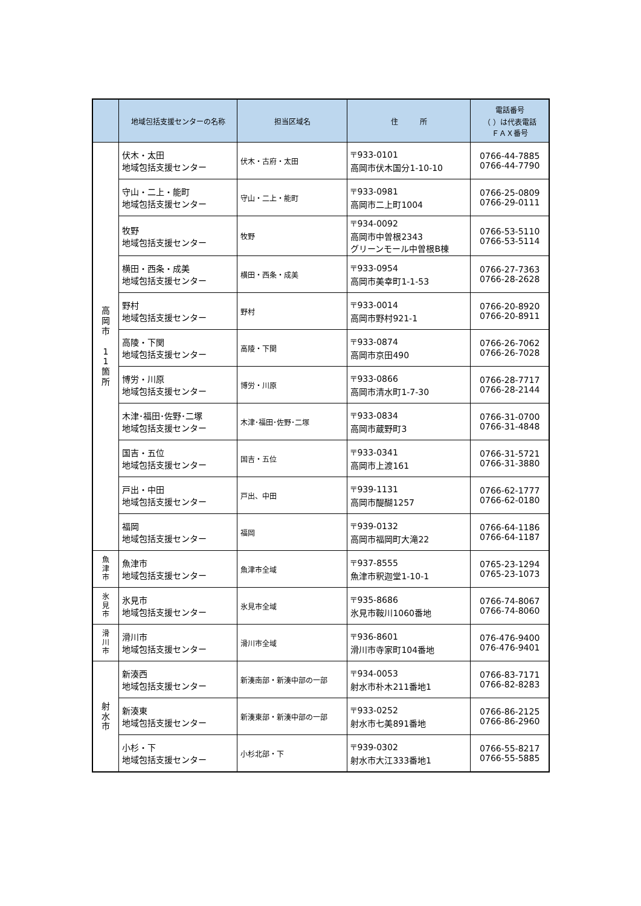| | 地域包括支援センターの名称 | 担当区域名 | 住 所 | 電話番号 （ ）は代表電話 ＦＡＸ番号 |
| --- | --- | --- | --- | --- |
| 高 岡 市 1 1 箇 所 | 伏木・太田 地域包括支援センター | 伏木・古府・太田 | 〒933-0101 高岡市伏木国分1-10-10 | 0766-44-7885 0766-44-7790 |
| | 守山・二上・能町 地域包括支援センター | 守山・二上・能町 | 〒933-0981 高岡市二上町1004 | 0766-25-0809 0766-29-0111 |
| | 牧野 地域包括支援センター | 牧野 | 〒934-0092 高岡市中曽根2343 グリーンモール中曽根B棟 | 0766-53-5110 0766-53-5114 |
| | 横田・西条・成美 地域包括支援センター | 横田・西条・成美 | 〒933-0954 高岡市美幸町1-1-53 | 0766-27-7363 0766-28-2628 |
| | 野村 地域包括支援センター | 野村 | 〒933-0014 高岡市野村921-1 | 0766-20-8920 0766-20-8911 |
| | 高陵・下関 地域包括支援センター | 高陵・下関 | 〒933-0874 高岡市京田490 | 0766-26-7062 0766-26-7028 |
| | 博労・川原 地域包括支援センター | 博労・川原 | 〒933-0866 高岡市清水町1-7-30 | 0766-28-7717 0766-28-2144 |
| | 木津･福田･佐野･二塚 地域包括支援センター | 木津･福田･佐野･二塚 | 〒933-0834 高岡市蔵野町3 | 0766-31-0700 0766-31-4848 |
| | 国吉・五位 地域包括支援センター | 国吉・五位 | 〒933-0341 高岡市上渡161 | 0766-31-5721 0766-31-3880 |
| | 戸出・中田 地域包括支援センター | 戸出、中田 | 〒939-1131 高岡市醍醐1257 | 0766-62-1777 0766-62-0180 |
| | 福岡 地域包括支援センター | 福岡 | 〒939-0132 高岡市福岡町大滝22 | 0766-64-1186 0766-64-1187 |
| 魚 津 市 | 魚津市 地域包括支援センター | 魚津市全域 | 〒937-8555 魚津市釈迦堂1-10-1 | 0765-23-1294 0765-23-1073 |
| 氷 見 市 | 氷見市 地域包括支援センター | 氷見市全域 | 〒935-8686 氷見市鞍川1060番地 | 0766-74-8067 0766-74-8060 |
| 滑 川 市 | 滑川市 地域包括支援センター | 滑川市全域 | 〒936-8601 滑川市寺家町104番地 | 076-476-9400 076-476-9401 |
| 射 水 市 | 新湊西 地域包括支援センター | 新湊南部・新湊中部の一部 | 〒934-0053 射水市朴木211番地1 | 0766-83-7171 0766-82-8283 |
| | 新湊東 地域包括支援センター | 新湊東部・新湊中部の一部 | 〒933-0252 射水市七美891番地 | 0766-86-2125 0766-86-2960 |
| | 小杉・下 地域包括支援センター | 小杉北部・下 | 〒939-0302 射水市大江333番地1 | 0766-55-8217 0766-55-5885 |